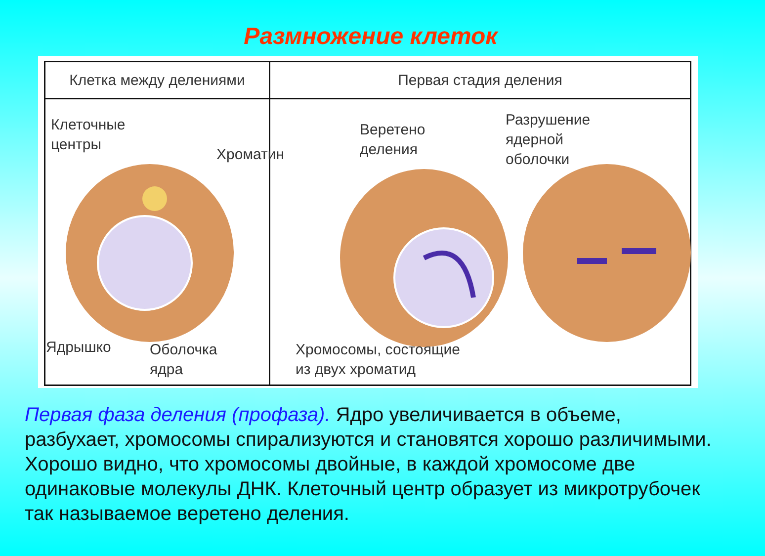Размножение клеток
| Клетка между делениями | Первая стадия деления |
| --- | --- |
| Клеточные центры Хроматин Ядрышко Оболочка ядра | Веретено деления Разрушение ядерной оболочки Хромосомы, состоящие из двух хроматид |
Первая фаза деления (профаза). Ядро увеличивается в объеме, разбухает, хромосомы спирализуются и становятся хорошо различимыми. Хорошо видно, что хромосомы двойные, в каждой хромосоме две одинаковые молекулы ДНК. Клеточный центр образует из микротрубочек так называемое веретено деления.